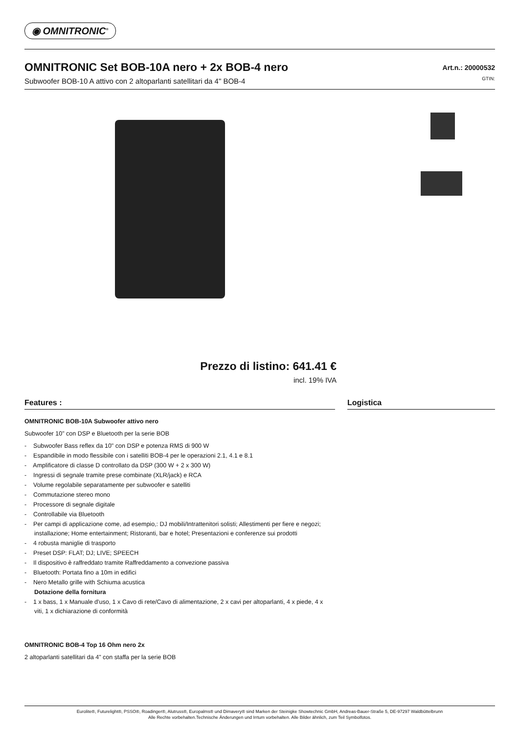◉ OMNITRONIC<sup>®</sup>
OMNITRONIC Set BOB-10A nero + 2x BOB-4 nero
Subwoofer BOB-10 A attivo con 2 altoparlanti satellitari da 4" BOB-4
Art.n.: 20000532
GTIN:
Prezzo di listino: 641.41 €
incl. 19% IVA
Features : Logistica
OMNITRONIC BOB-10A Subwoofer attivo nero
Subwoofer 10" con DSP e Bluetooth per la serie BOB
- Subwoofer Bass reflex da 10" con DSP e potenza RMS di 900 W
- Espandibile in modo flessibile con i satelliti BOB-4 per le operazioni 2.1, 4.1 e 8.1
- Amplificatore di classe D controllato da DSP (300 W + 2 x 300 W)
- Ingressi di segnale tramite prese combinate (XLR/jack) e RCA
- Volume regolabile separatamente per subwoofer e satelliti
- Commutazione stereo mono
- Processore di segnale digitale
- Controllabile via Bluetooth
- Per campi di applicazione come, ad esempio,: DJ mobili/Intrattenitori solisti; Allestimenti per fiere e negozi; installazione; Home entertainment; Ristoranti, bar e hotel; Presentazioni e conferenze sui prodotti
- 4 robusta maniglie di trasporto
- Preset DSP: FLAT; DJ; LIVE; SPEECH
- Il dispositivo è raffreddato tramite Raffreddamento a convezione passiva
- Bluetooth: Portata fino a 10m in edifici
- Nero Metallo grille with Schiuma acustica
Dotazione della fornitura
- 1 x bass, 1 x Manuale d'uso, 1 x Cavo di rete/Cavo di alimentazione, 2 x cavi per altoparlanti, 4 x piede, 4 x viti, 1 x dichiarazione di conformità
OMNITRONIC BOB-4 Top 16 Ohm nero 2x
2 altoparlanti satellitari da 4" con staffa per la serie BOB
Eurolite®, Futurelight®, PSSO®, Roadinger®, Alutruss®, Europalms® und Dimavery® sind Marken der Steinigke Showtechnic GmbH, Andreas-Bauer-Straße 5, DE-97297 Waldbüttelbrunn
Alle Rechte vorbehalten.Technische Änderungen und Irrtum vorbehalten. Alle Bilder ähnlich, zum Teil Symbolfotos.